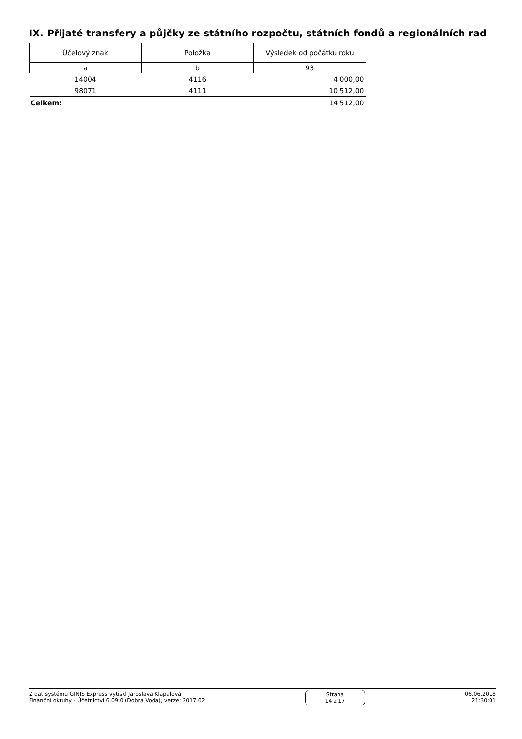IX. Přijaté transfery a půjčky ze státního rozpočtu, státních fondů a regionálních rad
| Účelový znak | Položka | Výsledek od počátku roku |
| --- | --- | --- |
| a | b | 93 |
| 14004 | 4116 | 4 000,00 |
| 98071 | 4111 | 10 512,00 |
| Celkem: | | 14 512,00 |
Z dat systému GINIS Express vytiskl Jaroslava Klapalová
Finanční okruhy - Účetnictví 6.09.0 (Dobra Voda), verze: 2017.02
Strana
14 z 17
06.06.2018
21:30:01